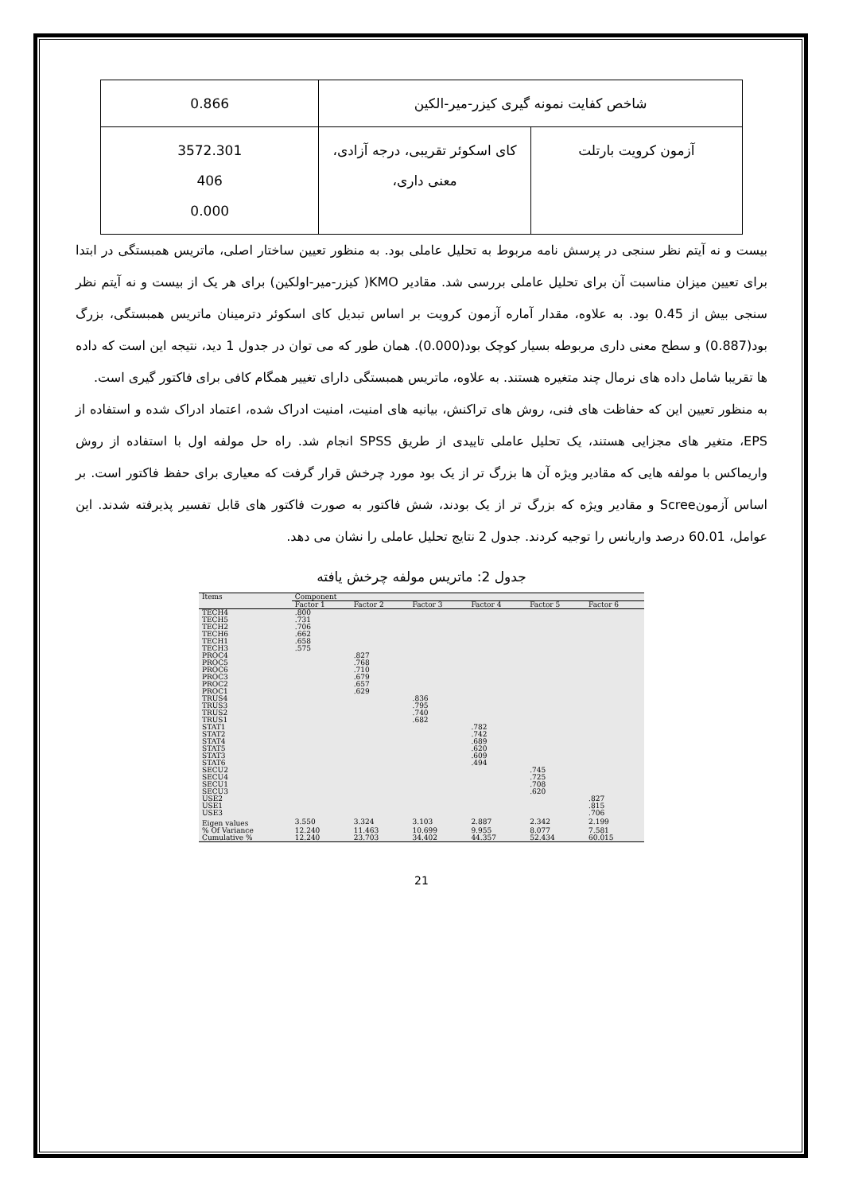| شاخص کفایت نمونه گیری کیزر-میر-الکین | | 0.866 |
| آزمون کرویت بارتلت | کای اسکوئر تقریبی، درجه آزادی، معنی داری، | 3572.301 406 0.000 |
بیست و نه آیتم نظر سنجی در پرسش نامه مربوط به تحلیل عاملی بود. به منظور تعیین ساختار اصلی، ماتریس همبستگی در ابتدا برای تعیین میزان مناسبت آن برای تحلیل عاملی بررسی شد. مقادیر KMO( کیزر-میر-اولکین) برای هر یک از بیست و نه آیتم نظر سنجی بیش از 0.45 بود. به علاوه، مقدار آماره آزمون کرویت بر اساس تبدیل کای اسکوئر دترمینان ماتریس همبستگی، بزرگ بود(0.887) و سطح معنی داری مربوطه بسیار کوچک بود(0.000). همان طور که می توان در جدول 1 دید، نتیجه این است که داده ها تقریبا شامل داده های نرمال چند متغیره هستند. به علاوه، ماتریس همبستگی دارای تغییر همگام کافی برای فاکتور گیری است.
به منظور تعیین این که حفاظت های فنی، روش های تراکنش، بیانیه های امنیت، امنیت ادراک شده، اعتماد ادراک شده و استفاده از EPS، متغیر های مجزایی هستند، یک تحلیل عاملی تاییدی از طریق SPSS انجام شد. راه حل مولفه اول با استفاده از روش واریماکس با مولفه هایی که مقادیر ویژه آن ها بزرگ تر از یک بود مورد چرخش قرار گرفت که معیاری برای حفظ فاکتور است. بر اساس آزمونScree و مقادیر ویژه که بزرگ تر از یک بودند، شش فاکتور به صورت فاکتور های قابل تفسیر پذیرفته شدند. این عوامل، 60.01 درصد واریانس را توجیه کردند. جدول 2 نتایج تحلیل عاملی را نشان می دهد.
جدول 2: ماتریس مولفه چرخش یافته
| Items | Component | | | | | |
| --- | --- | --- | --- | --- | --- | --- |
| | Factor 1 | Factor 2 | Factor 3 | Factor 4 | Factor 5 | Factor 6 |
| TECH4 | .800 | | | | | |
| TECH5 | .731 | | | | | |
| TECH2 | .706 | | | | | |
| TECH6 | .662 | | | | | |
| TECH1 | .658 | | | | | |
| TECH3 | .575 | | | | | |
| PROC4 | | .827 | | | | |
| PROC5 | | .768 | | | | |
| PROC6 | | .710 | | | | |
| PROC3 | | .679 | | | | |
| PROC2 | | .657 | | | | |
| PROC1 | | .629 | | | | |
| TRUS4 | | | .836 | | | |
| TRUS3 | | | .795 | | | |
| TRUS2 | | | .740 | | | |
| TRUS1 | | | .682 | | | |
| STAT1 | | | | .782 | | |
| STAT2 | | | | .742 | | |
| STAT4 | | | | .689 | | |
| STAT5 | | | | .620 | | |
| STAT3 | | | | .609 | | |
| STAT6 | | | | .494 | | |
| SECU2 | | | | | .745 | |
| SECU4 | | | | | .725 | |
| SECU1 | | | | | .708 | |
| SECU3 | | | | | .620 | |
| USE2 | | | | | | .827 |
| USE1 | | | | | | .815 |
| USE3 | | | | | | .706 |
| Eigen values | 3.550 | 3.324 | 3.103 | 2.887 | 2.342 | 2.199 |
| % Of Variance | 12.240 | 11.463 | 10.699 | 9.955 | 8.077 | 7.581 |
| Cumulative % | 12.240 | 23.703 | 34.402 | 44.357 | 52.434 | 60.015 |
21